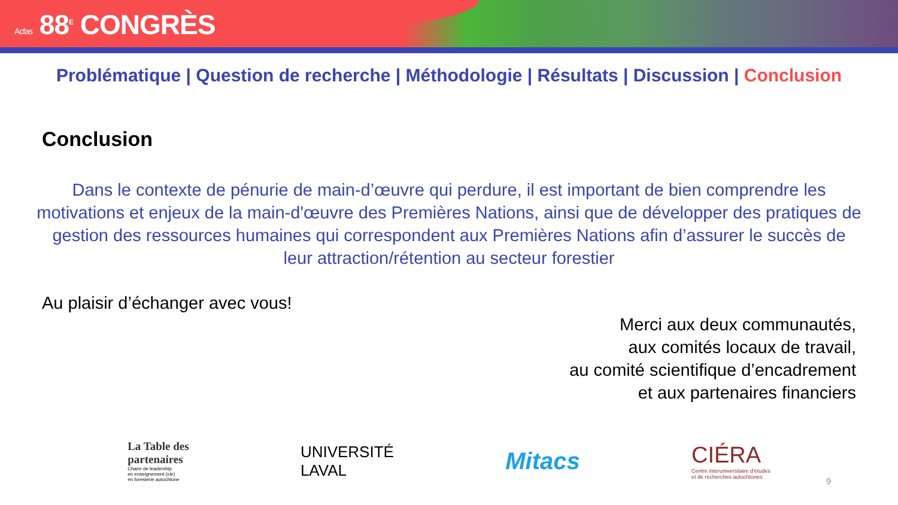Acfas 88<sup>E</sup> CONGRÈS
Problématique | Question de recherche | Méthodologie | Résultats | Discussion | Conclusion
Conclusion
Dans le contexte de pénurie de main-d’œuvre qui perdure, il est important de bien comprendre les motivations et enjeux de la main-d'œuvre des Premières Nations, ainsi que de développer des pratiques de gestion des ressources humaines qui correspondent aux Premières Nations afin d’assurer le succès de leur attraction/rétention au secteur forestier
Au plaisir d’échanger avec vous!
Merci aux deux communautés,
aux comités locaux de travail,
au comité scientifique d’encadrement
et aux partenaires financiers
La Table des
partenaires
Chaire de leadership
en enseignement (cle)
en foresterie autochtone
UNIVERSITÉ
LAVAL
Mitacs
CIÉRA
Centre interuniversitaire d'études
et de recherches autochtones
9